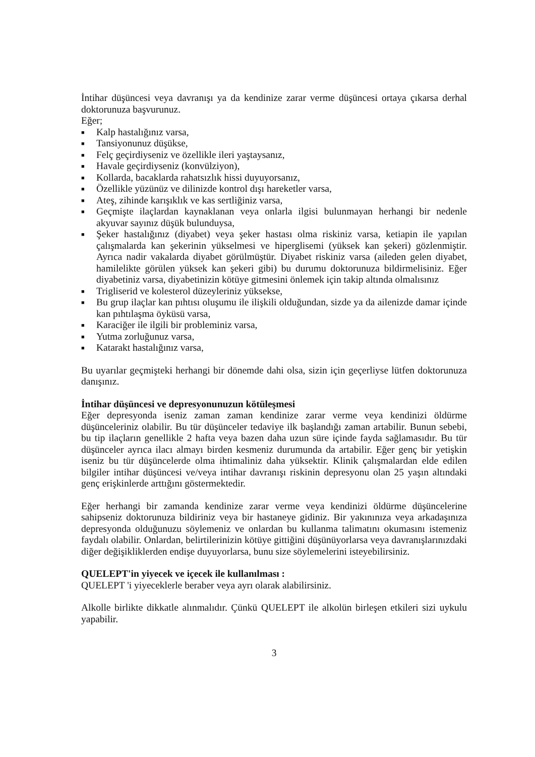İntihar düşüncesi veya davranışı ya da kendinize zarar verme düşüncesi ortaya çıkarsa derhal doktorunuza başvurunuz.
Eğer;
■ Kalp hastalığınız varsa,
■ Tansiyonunuz düşükse,
■ Felç geçirdiyseniz ve özellikle ileri yaştaysanız,
■ Havale geçirdiyseniz (konvülziyon),
■ Kollarda, bacaklarda rahatsızlık hissi duyuyorsanız,
■ Özellikle yüzünüz ve dilinizde kontrol dışı hareketler varsa,
■ Ateş, zihinde karışıklık ve kas sertliğiniz varsa,
■ Geçmişte ilaçlardan kaynaklanan veya onlarla ilgisi bulunmayan herhangi bir nedenle akyuvar sayınız düşük bulunduysa,
■ Şeker hastalığınız (diyabet) veya şeker hastası olma riskiniz varsa, ketiapin ile yapılan çalışmalarda kan şekerinin yükselmesi ve hiperglisemi (yüksek kan şekeri) gözlenmiştir. Ayrıca nadir vakalarda diyabet görülmüştür. Diyabet riskiniz varsa (aileden gelen diyabet, hamilelikte görülen yüksek kan şekeri gibi) bu durumu doktorunuza bildirmelisiniz. Eğer diyabetiniz varsa, diyabetinizin kötüye gitmesini önlemek için takip altında olmalısınız
■ Trigliserid ve kolesterol düzeyleriniz yüksekse,
■ Bu grup ilaçlar kan pıhtısı oluşumu ile ilişkili olduğundan, sizde ya da ailenizde damar içinde kan pıhtılaşma öyküsü varsa,
■ Karaciğer ile ilgili bir probleminiz varsa,
■ Yutma zorluğunuz varsa,
■ Katarakt hastalığınız varsa,
Bu uyarılar geçmişteki herhangi bir dönemde dahi olsa, sizin için geçerliyse lütfen doktorunuza danışınız.
İntihar düşüncesi ve depresyonunuzun kötüleşmesi
Eğer depresyonda iseniz zaman zaman kendinize zarar verme veya kendinizi öldürme düşünceleriniz olabilir. Bu tür düşünceler tedaviye ilk başlandığı zaman artabilir. Bunun sebebi, bu tip ilaçların genellikle 2 hafta veya bazen daha uzun süre içinde fayda sağlamasıdır. Bu tür düşünceler ayrıca ilacı almayı birden kesmeniz durumunda da artabilir. Eğer genç bir yetişkin iseniz bu tür düşüncelerde olma ihtimaliniz daha yüksektir. Klinik çalışmalardan elde edilen bilgiler intihar düşüncesi ve/veya intihar davranışı riskinin depresyonu olan 25 yaşın altındaki genç erişkinlerde arttığını göstermektedir.
Eğer herhangi bir zamanda kendinize zarar verme veya kendinizi öldürme düşüncelerine sahipseniz doktorunuza bildiriniz veya bir hastaneye gidiniz. Bir yakınınıza veya arkadaşınıza depresyonda olduğunuzu söylemeniz ve onlardan bu kullanma talimatını okumasını istemeniz faydalı olabilir. Onlardan, belirtilerinizin kötüye gittiğini düşünüyorlarsa veya davranışlarınızdaki diğer değişikliklerden endişe duyuyorlarsa, bunu size söylemelerini isteyebilirsiniz.
QUELEPT'in yiyecek ve içecek ile kullanılması :
QUELEPT 'i yiyeceklerle beraber veya ayrı olarak alabilirsiniz.
Alkolle birlikte dikkatle alınmalıdır. Çünkü QUELEPT ile alkolün birleşen etkileri sizi uykulu yapabilir.
3